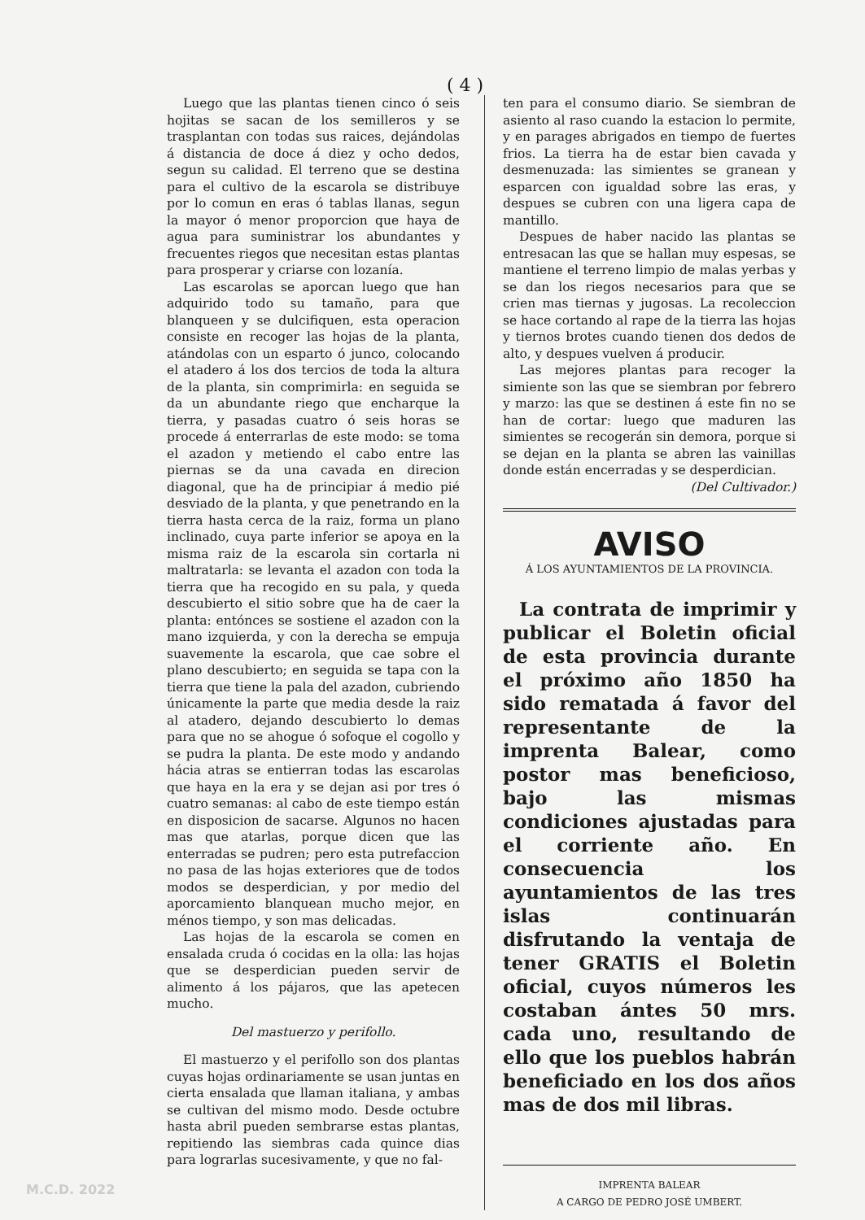( 4 )
Luego que las plantas tienen cinco ó seis hojitas se sacan de los semilleros y se trasplantan con todas sus raices, dejándolas á distancia de doce á diez y ocho dedos, segun su calidad. El terreno que se destina para el cultivo de la escarola se distribuye por lo comun en eras ó tablas llanas, segun la mayor ó menor proporcion que haya de agua para suministrar los abundantes y frecuentes riegos que necesitan estas plantas para prosperar y criarse con lozanía.
Las escarolas se aporcan luego que han adquirido todo su tamaño, para que blanqueen y se dulcifiquen, esta operacion consiste en recoger las hojas de la planta, atándolas con un esparto ó junco, colocando el atadero á los dos tercios de toda la altura de la planta, sin comprimirla: en seguida se da un abundante riego que encharque la tierra, y pasadas cuatro ó seis horas se procede á enterrarlas de este modo: se toma el azadon y metiendo el cabo entre las piernas se da una cavada en direcion diagonal, que ha de principiar á medio pié desviado de la planta, y que penetrando en la tierra hasta cerca de la raiz, forma un plano inclinado, cuya parte inferior se apoya en la misma raiz de la escarola sin cortarla ni maltratarla: se levanta el azadon con toda la tierra que ha recogido en su pala, y queda descubierto el sitio sobre que ha de caer la planta: entónces se sostiene el azadon con la mano izquierda, y con la derecha se empuja suavemente la escarola, que cae sobre el plano descubierto; en seguida se tapa con la tierra que tiene la pala del azadon, cubriendo únicamente la parte que media desde la raiz al atadero, dejando descubierto lo demas para que no se ahogue ó sofoque el cogollo y se pudra la planta. De este modo y andando hácia atras se entierran todas las escarolas que haya en la era y se dejan asi por tres ó cuatro semanas: al cabo de este tiempo están en disposicion de sacarse. Algunos no hacen mas que atarlas, porque dicen que las enterradas se pudren; pero esta putrefaccion no pasa de las hojas exteriores que de todos modos se desperdician, y por medio del aporcamiento blanquean mucho mejor, en ménos tiempo, y son mas delicadas.
Las hojas de la escarola se comen en ensalada cruda ó cocidas en la olla: las hojas que se desperdician pueden servir de alimento á los pájaros, que las apetecen mucho.
Del mastuerzo y perifollo.
El mastuerzo y el perifollo son dos plantas cuyas hojas ordinariamente se usan juntas en cierta ensalada que llaman italiana, y ambas se cultivan del mismo modo. Desde octubre hasta abril pueden sembrarse estas plantas, repitiendo las siembras cada quince dias para lograrlas sucesivamente, y que no fal-
ten para el consumo diario. Se siembran de asiento al raso cuando la estacion lo permite, y en parages abrigados en tiempo de fuertes frios. La tierra ha de estar bien cavada y desmenuzada: las simientes se granean y esparcen con igualdad sobre las eras, y despues se cubren con una ligera capa de mantillo.
Despues de haber nacido las plantas se entresacan las que se hallan muy espesas, se mantiene el terreno limpio de malas yerbas y se dan los riegos necesarios para que se crien mas tiernas y jugosas. La recoleccion se hace cortando al rape de la tierra las hojas y tiernos brotes cuando tienen dos dedos de alto, y despues vuelven á producir.
Las mejores plantas para recoger la simiente son las que se siembran por febrero y marzo: las que se destinen á este fin no se han de cortar: luego que maduren las simientes se recogerán sin demora, porque si se dejan en la planta se abren las vainillas donde están encerradas y se desperdician.
(Del Cultivador.)
AVISO
Á LOS AYUNTAMIENTOS DE LA PROVINCIA.
La contrata de imprimir y publicar el Boletin oficial de esta provincia durante el próximo año 1850 ha sido rematada á favor del representante de la imprenta Balear, como postor mas beneficioso, bajo las mismas condiciones ajustadas para el corriente año. En consecuencia los ayuntamientos de las tres islas continuarán disfrutando la ventaja de tener GRATIS el Boletin oficial, cuyos números les costaban ántes 50 mrs. cada uno, resultando de ello que los pueblos habrán beneficiado en los dos años mas de dos mil libras.
IMPRENTA BALEAR
A CARGO DE PEDRO JOSÉ UMBERT.
M.C.D. 2022